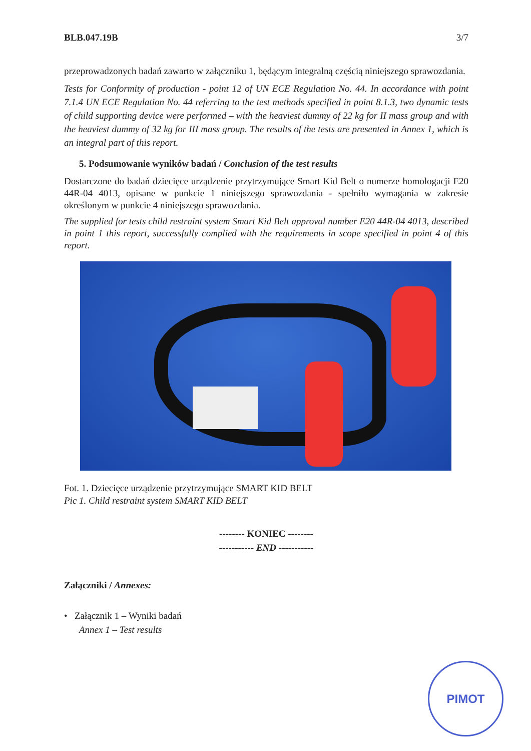BLB.047.19B 3/7
przeprowadzonych badań zawarto w załączniku 1, będącym integralną częścią niniejszego sprawozdania.
Tests for Conformity of production - point 12 of UN ECE Regulation No. 44. In accordance with point 7.1.4 UN ECE Regulation No. 44 referring to the test methods specified in point 8.1.3, two dynamic tests of child supporting device were performed – with the heaviest dummy of 22 kg for II mass group and with the heaviest dummy of 32 kg for III mass group. The results of the tests are presented in Annex 1, which is an integral part of this report.
5. Podsumowanie wyników badań / Conclusion of the test results
Dostarczone do badań dziecięce urządzenie przytrzymujące Smart Kid Belt o numerze homologacji E20 44R-04 4013, opisane w punkcie 1 niniejszego sprawozdania - spełniło wymagania w zakresie określonym w punkcie 4 niniejszego sprawozdania.
The supplied for tests child restraint system Smart Kid Belt approval number E20 44R-04 4013, described in point 1 this report, successfully complied with the requirements in scope specified in point 4 of this report.
Fot. 1. Dziecięce urządzenie przytrzymujące SMART KID BELT
Pic 1. Child restraint system SMART KID BELT
-------- KONIEC --------
----------- END -----------
Załączniki / Annexes:
• Załącznik 1 – Wyniki badań
Annex 1 – Test results
PIMOT